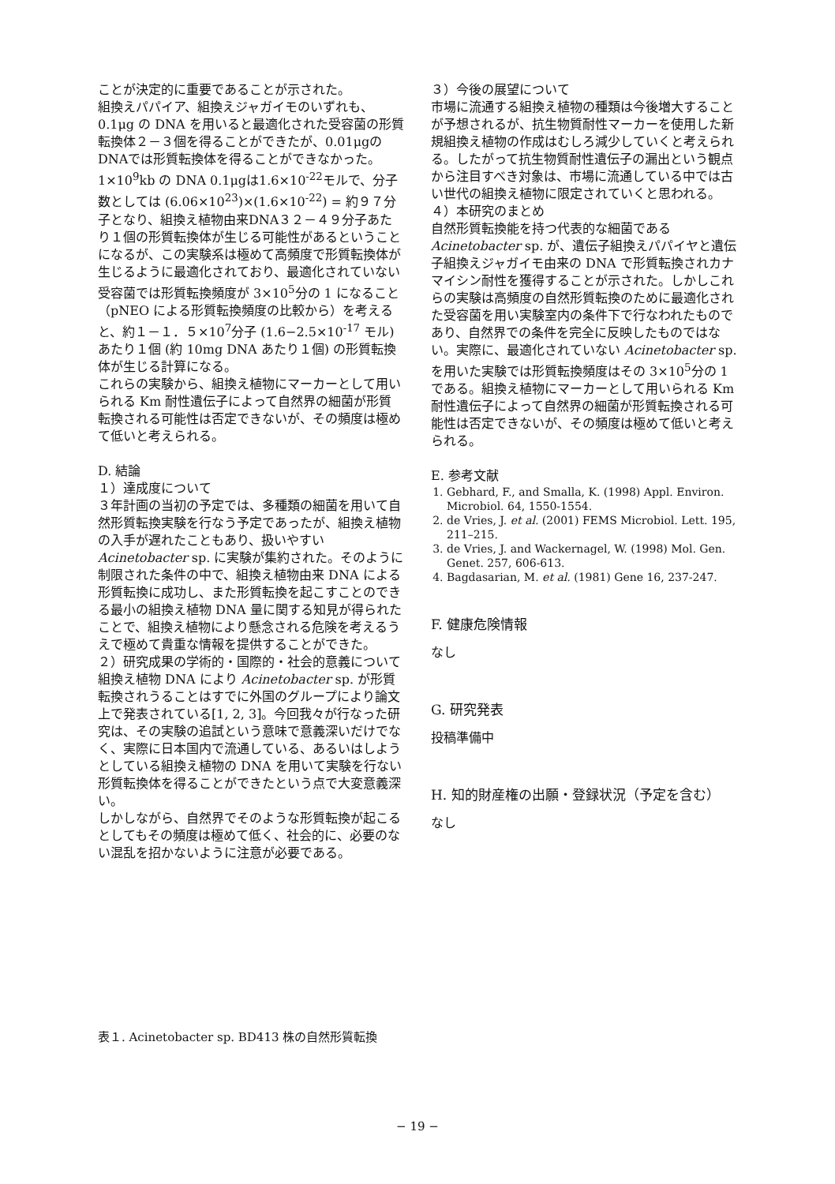ことが決定的に重要であることが示された。
組換えパパイア、組換えジャガイモのいずれも、0.1μg の DNA を用いると最適化された受容菌の形質転換体２－３個を得ることができたが、0.01μgのDNAでは形質転換体を得ることができなかった。1×10<sup>9</sup>kb の DNA 0.1μgは1.6×10<sup>-22</sup>モルで、分子数としては (6.06×10<sup>23</sup>)×(1.6×10<sup>-22</sup>) = 約９７分子となり、組換え植物由来DNA３２－４９分子あたり１個の形質転換体が生じる可能性があるということになるが、この実験系は極めて高頻度で形質転換体が生じるように最適化されており、最適化されていない受容菌では形質転換頻度が 3×10<sup>5</sup>分の 1 になること（pNEO による形質転換頻度の比較から）を考えると、約１－１．５×10<sup>7</sup>分子 (1.6−2.5×10<sup>-17</sup> モル) あたり１個 (約 10mg DNA あたり１個) の形質転換体が生じる計算になる。
これらの実験から、組換え植物にマーカーとして用いられる Km 耐性遺伝子によって自然界の細菌が形質転換される可能性は否定できないが、その頻度は極めて低いと考えられる。
D. 結論
１）達成度について
３年計画の当初の予定では、多種類の細菌を用いて自然形質転換実験を行なう予定であったが、組換え植物の入手が遅れたこともあり、扱いやすい Acinetobacter sp. に実験が集約された。そのように制限された条件の中で、組換え植物由来 DNA による形質転換に成功し、また形質転換を起こすことのできる最小の組換え植物 DNA 量に関する知見が得られたことで、組換え植物により懸念される危険を考えるうえで極めて貴重な情報を提供することができた。
２）研究成果の学術的・国際的・社会的意義について
組換え植物 DNA により Acinetobacter sp. が形質転換されうることはすでに外国のグループにより論文上で発表されている[1, 2, 3]。今回我々が行なった研究は、その実験の追試という意味で意義深いだけでなく、実際に日本国内で流通している、あるいはしようとしている組換え植物の DNA を用いて実験を行ない形質転換体を得ることができたという点で大変意義深い。
しかしながら、自然界でそのような形質転換が起こるとしてもその頻度は極めて低く、社会的に、必要のない混乱を招かないように注意が必要である。
３）今後の展望について
市場に流通する組換え植物の種類は今後増大することが予想されるが、抗生物質耐性マーカーを使用した新規組換え植物の作成はむしろ減少していくと考えられる。したがって抗生物質耐性遺伝子の漏出という観点から注目すべき対象は、市場に流通している中では古い世代の組換え植物に限定されていくと思われる。
４）本研究のまとめ
自然形質転換能を持つ代表的な細菌である Acinetobacter sp. が、遺伝子組換えパパイヤと遺伝子組換えジャガイモ由来の DNA で形質転換されカナマイシン耐性を獲得することが示された。しかしこれらの実験は高頻度の自然形質転換のために最適化された受容菌を用い実験室内の条件下で行なわれたものであり、自然界での条件を完全に反映したものではない。実際に、最適化されていない Acinetobacter sp. を用いた実験では形質転換頻度はその 3×10<sup>5</sup>分の 1 である。組換え植物にマーカーとして用いられる Km 耐性遺伝子によって自然界の細菌が形質転換される可能性は否定できないが、その頻度は極めて低いと考えられる。
E. 参考文献
1. Gebhard, F., and Smalla, K. (1998) Appl. Environ. Microbiol. 64, 1550-1554.
2. de Vries, J. et al. (2001) FEMS Microbiol. Lett. 195, 211–215.
3. de Vries, J. and Wackernagel, W. (1998) Mol. Gen. Genet. 257, 606-613.
4. Bagdasarian, M. et al. (1981) Gene 16, 237-247.
F. 健康危険情報
なし
G. 研究発表
投稿準備中
H. 知的財産権の出願・登録状況（予定を含む）
なし
表１. Acinetobacter sp. BD413 株の自然形質転換
− 19 −